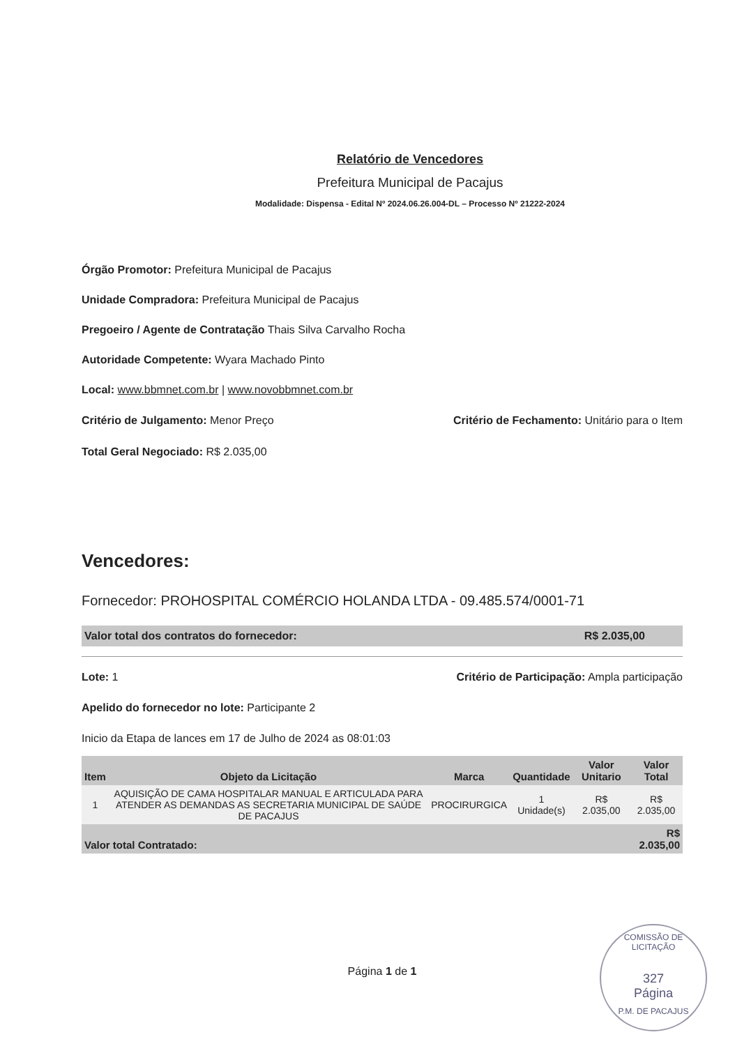Relatório de Vencedores
Prefeitura Municipal de Pacajus
Modalidade: Dispensa - Edital Nº 2024.06.26.004-DL – Processo Nº 21222-2024
Órgão Promotor: Prefeitura Municipal de Pacajus
Unidade Compradora: Prefeitura Municipal de Pacajus
Pregoeiro / Agente de Contratação Thais Silva Carvalho Rocha
Autoridade Competente: Wyara Machado Pinto
Local: www.bbmnet.com.br | www.novobbmnet.com.br
Critério de Julgamento: Menor Preço Critério de Fechamento: Unitário para o Item
Total Geral Negociado: R$ 2.035,00
Vencedores:
Fornecedor: PROHOSPITAL COMÉRCIO HOLANDA LTDA - 09.485.574/0001-71
Valor total dos contratos do fornecedor: R$ 2.035,00
Lote: 1 Critério de Participação: Ampla participação
Apelido do fornecedor no lote: Participante 2
Inicio da Etapa de lances em 17 de Julho de 2024 as 08:01:03
| Item | Objeto da Licitação | Marca | Quantidade | Valor Unitario | Valor Total |
| --- | --- | --- | --- | --- | --- |
| 1 | AQUISIÇÃO DE CAMA HOSPITALAR MANUAL E ARTICULADA PARA ATENDER AS DEMANDAS AS SECRETARIA MUNICIPAL DE SAÚDE DE PACAJUS | PROCIRURGICA | 1 Unidade(s) | R$ 2.035,00 | R$ 2.035,00 |
| Valor total Contratado: | | | | | R$ 2.035,00 |
Página 1 de 1
COMISSÃO DE LICITAÇÃO
327
Página
P.M. DE PACAJUS